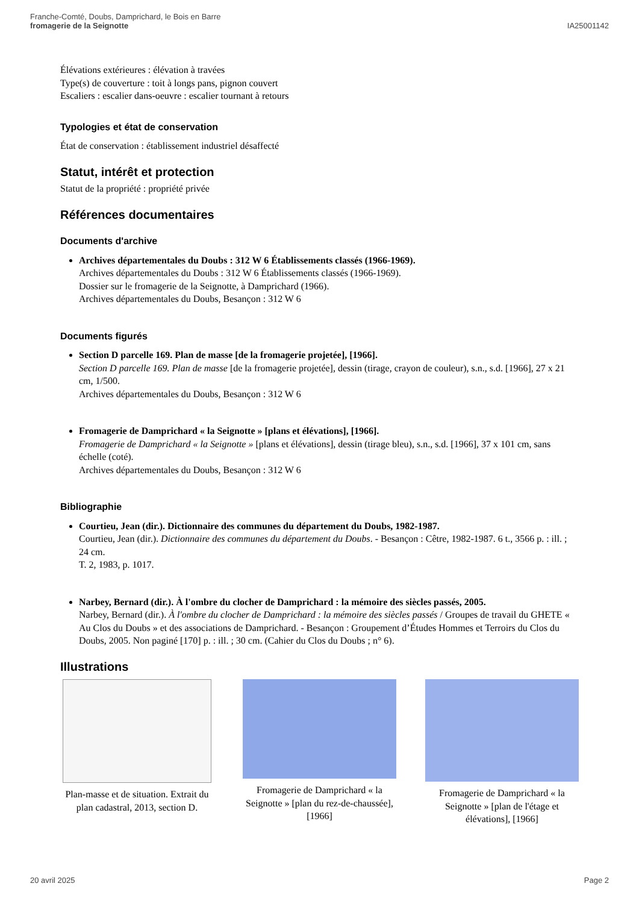Franche-Comté, Doubs, Damprichard, le Bois en Barre
fromagerie de la Seignotte
IA25001142
Élévations extérieures : élévation à travées
Type(s) de couverture : toit à longs pans, pignon couvert
Escaliers : escalier dans-oeuvre : escalier tournant à retours
Typologies et état de conservation
État de conservation : établissement industriel désaffecté
Statut, intérêt et protection
Statut de la propriété : propriété privée
Références documentaires
Documents d'archive
Archives départementales du Doubs : 312 W 6 Établissements classés (1966-1969).
Archives départementales du Doubs : 312 W 6 Établissements classés (1966-1969).
Dossier sur le fromagerie de la Seignotte, à Damprichard (1966).
Archives départementales du Doubs, Besançon : 312 W 6
Documents figurés
Section D parcelle 169. Plan de masse [de la fromagerie projetée], [1966].
Section D parcelle 169. Plan de masse [de la fromagerie projetée], dessin (tirage, crayon de couleur), s.n., s.d. [1966], 27 x 21 cm, 1/500.
Archives départementales du Doubs, Besançon : 312 W 6
Fromagerie de Damprichard « la Seignotte » [plans et élévations], [1966].
Fromagerie de Damprichard « la Seignotte » [plans et élévations], dessin (tirage bleu), s.n., s.d. [1966], 37 x 101 cm, sans échelle (coté).
Archives départementales du Doubs, Besançon : 312 W 6
Bibliographie
Courtieu, Jean (dir.). Dictionnaire des communes du département du Doubs, 1982-1987.
Courtieu, Jean (dir.). Dictionnaire des communes du département du Doubs. - Besançon : Cêtre, 1982-1987. 6 t., 3566 p. : ill. ; 24 cm.
T. 2, 1983, p. 1017.
Narbey, Bernard (dir.). À l'ombre du clocher de Damprichard : la mémoire des siècles passés, 2005.
Narbey, Bernard (dir.). À l'ombre du clocher de Damprichard : la mémoire des siècles passés / Groupes de travail du GHETE « Au Clos du Doubs » et des associations de Damprichard. - Besançon : Groupement d’Études Hommes et Terroirs du Clos du Doubs, 2005. Non paginé [170] p. : ill. ; 30 cm. (Cahier du Clos du Doubs ; n° 6).
Illustrations
Plan-masse et de situation. Extrait du plan cadastral, 2013, section D.
Fromagerie de Damprichard « la Seignotte » [plan du rez-de-chaussée], [1966]
Fromagerie de Damprichard « la Seignotte » [plan de l'étage et élévations], [1966]
20 avril 2025 Page 2